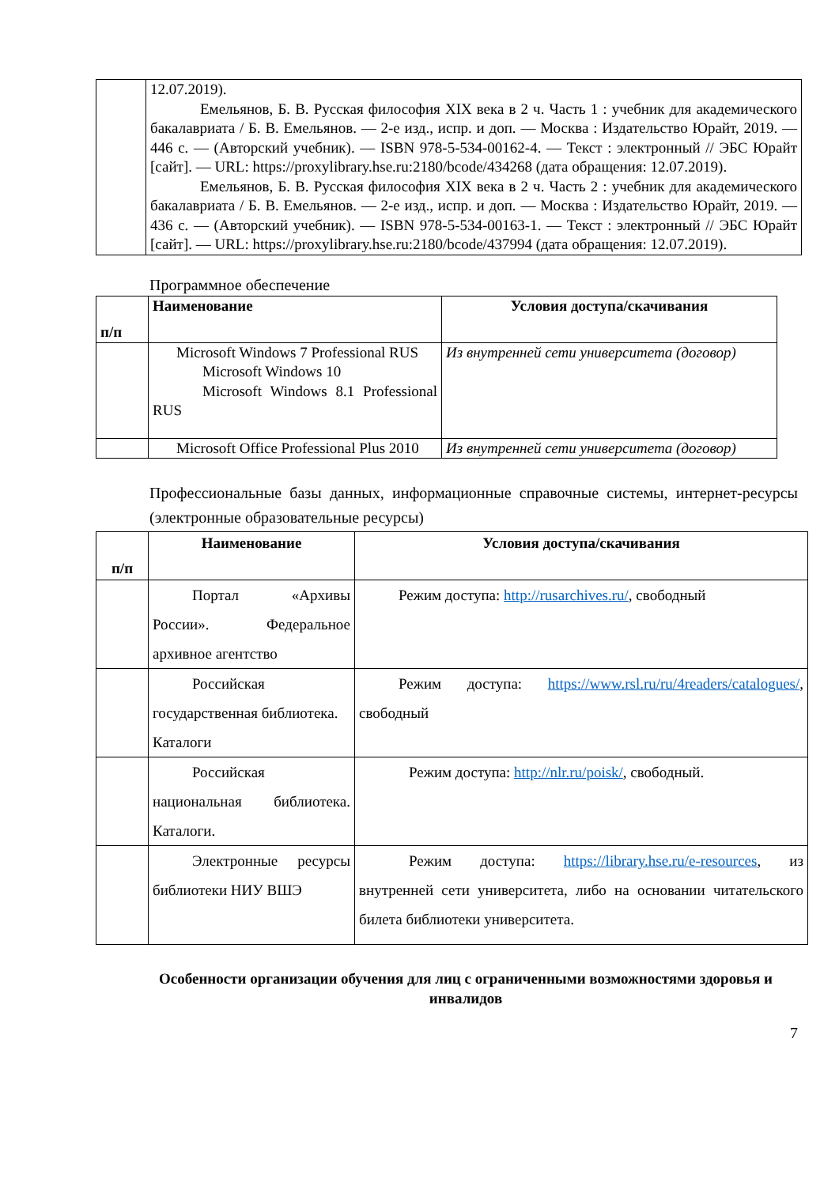| | 12.07.2019). Емельянов, Б. В. Русская философия XIX века в 2 ч. Часть 1 : учебник для академического бакалавриата / Б. В. Емельянов. — 2-е изд., испр. и доп. — Москва : Издательство Юрайт, 2019. — 446 с. — (Авторский учебник). — ISBN 978-5-534-00162-4. — Текст : электронный // ЭБС Юрайт [сайт]. — URL: https://proxylibrary.hse.ru:2180/bcode/434268 (дата обращения: 12.07.2019). Емельянов, Б. В. Русская философия XIX века в 2 ч. Часть 2 : учебник для академического бакалавриата / Б. В. Емельянов. — 2-е изд., испр. и доп. — Москва : Издательство Юрайт, 2019. — 436 с. — (Авторский учебник). — ISBN 978-5-534-00163-1. — Текст : электронный // ЭБС Юрайт [сайт]. — URL: https://proxylibrary.hse.ru:2180/bcode/437994 (дата обращения: 12.07.2019). |
Программное обеспечение
| п/п | Наименование | Условия доступа/скачивания |
| --- | --- | --- |
| | Microsoft Windows 7 Professional RUS Microsoft Windows 10 Microsoft Windows 8.1 Professional RUS | Из внутренней сети университета (договор) |
| | Microsoft Office Professional Plus 2010 | Из внутренней сети университета (договор) |
Профессиональные базы данных, информационные справочные системы, интернет-ресурсы (электронные образовательные ресурсы)
| п/п | Наименование | Условия доступа/скачивания |
| --- | --- | --- |
| | Портал «Архивы России». Федеральное архивное агентство | Режим доступа: http://rusarchives.ru/ , свободный |
| | Российская государственная библиотека. Каталоги | Режим доступа: https://www.rsl.ru/ru/4readers/catalogues/ , свободный |
| | Российская национальная библиотека. Каталоги. | Режим доступа: http://nlr.ru/poisk/ , свободный. |
| | Электронные ресурсы библиотеки НИУ ВШЭ | Режим доступа: https://library.hse.ru/e-resources , из внутренней сети университета, либо на основании читательского билета библиотеки университета. |
Особенности организации обучения для лиц с ограниченными возможностями здоровья и инвалидов
7